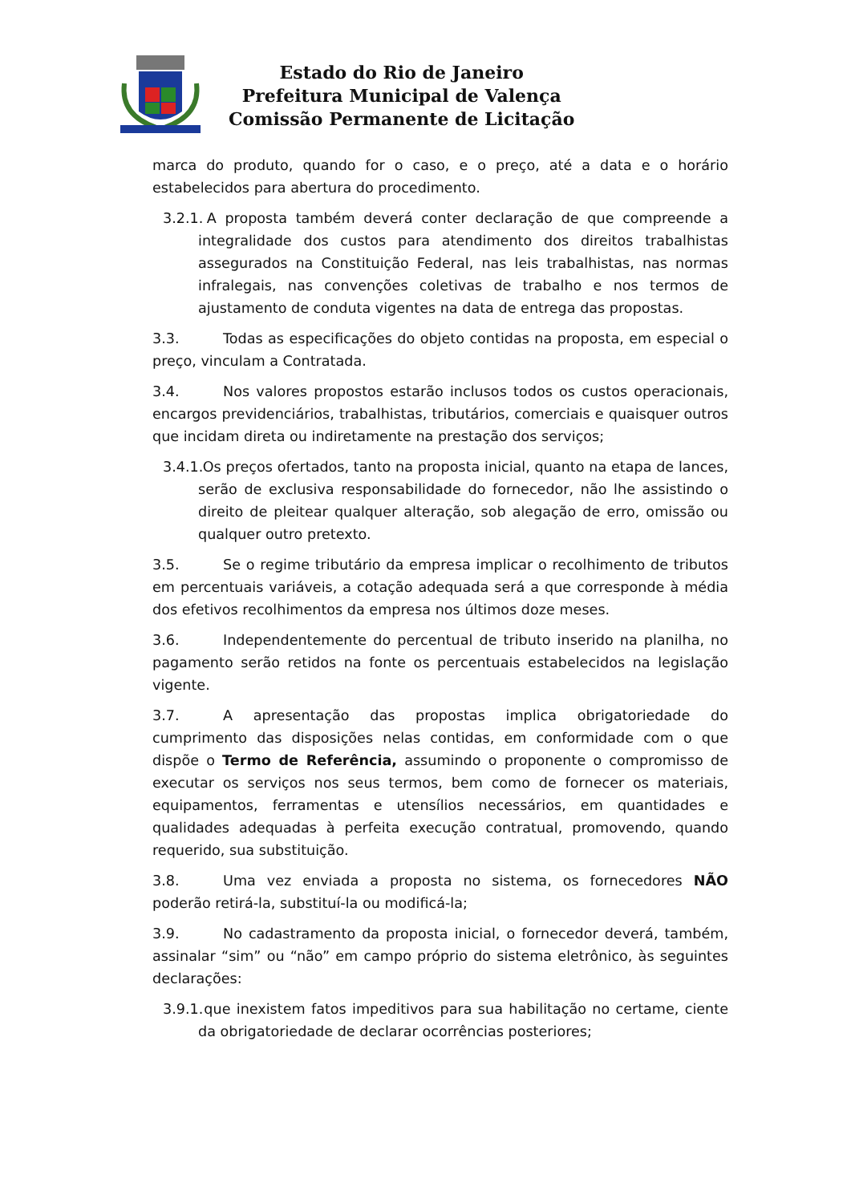Estado do Rio de Janeiro
Prefeitura Municipal de Valença
Comissão Permanente de Licitação
marca do produto, quando for o caso, e o preço, até a data e o horário estabelecidos para abertura do procedimento.
3.2.1. A proposta também deverá conter declaração de que compreende a integralidade dos custos para atendimento dos direitos trabalhistas assegurados na Constituição Federal, nas leis trabalhistas, nas normas infralegais, nas convenções coletivas de trabalho e nos termos de ajustamento de conduta vigentes na data de entrega das propostas.
3.3. Todas as especificações do objeto contidas na proposta, em especial o preço, vinculam a Contratada.
3.4. Nos valores propostos estarão inclusos todos os custos operacionais, encargos previdenciários, trabalhistas, tributários, comerciais e quaisquer outros que incidam direta ou indiretamente na prestação dos serviços;
3.4.1. Os preços ofertados, tanto na proposta inicial, quanto na etapa de lances, serão de exclusiva responsabilidade do fornecedor, não lhe assistindo o direito de pleitear qualquer alteração, sob alegação de erro, omissão ou qualquer outro pretexto.
3.5. Se o regime tributário da empresa implicar o recolhimento de tributos em percentuais variáveis, a cotação adequada será a que corresponde à média dos efetivos recolhimentos da empresa nos últimos doze meses.
3.6. Independentemente do percentual de tributo inserido na planilha, no pagamento serão retidos na fonte os percentuais estabelecidos na legislação vigente.
3.7. A apresentação das propostas implica obrigatoriedade do cumprimento das disposições nelas contidas, em conformidade com o que dispõe o Termo de Referência, assumindo o proponente o compromisso de executar os serviços nos seus termos, bem como de fornecer os materiais, equipamentos, ferramentas e utensílios necessários, em quantidades e qualidades adequadas à perfeita execução contratual, promovendo, quando requerido, sua substituição.
3.8. Uma vez enviada a proposta no sistema, os fornecedores NÃO poderão retirá-la, substituí-la ou modificá-la;
3.9. No cadastramento da proposta inicial, o fornecedor deverá, também, assinalar “sim” ou “não” em campo próprio do sistema eletrônico, às seguintes declarações:
3.9.1. que inexistem fatos impeditivos para sua habilitação no certame, ciente da obrigatoriedade de declarar ocorrências posteriores;